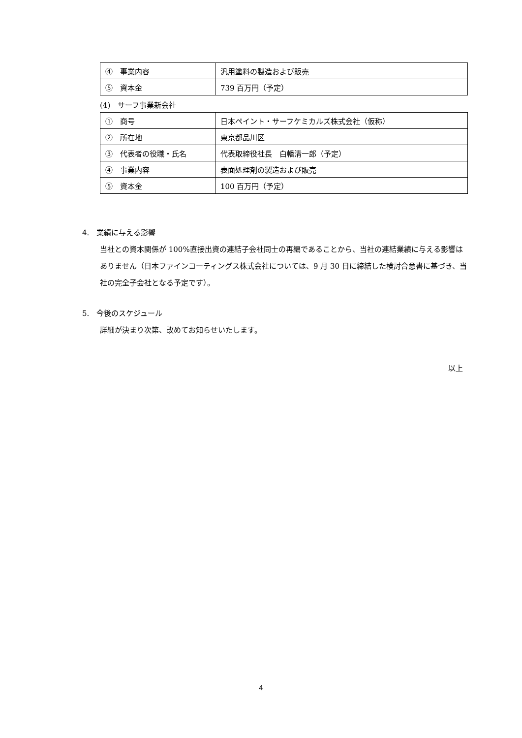| ④ 事業内容 | 汎用塗料の製造および販売 |
| ⑤ 資本金 | 739 百万円（予定） |
(4)　サーフ事業新会社
| ① 商号 | 日本ペイント・サーフケミカルズ株式会社（仮称） |
| ② 所在地 | 東京都品川区 |
| ③ 代表者の役職・氏名 | 代表取締役社長 白幡清一郎（予定） |
| ④ 事業内容 | 表面処理剤の製造および販売 |
| ⑤ 資本金 | 100 百万円（予定） |
4.　業績に与える影響
当社との資本関係が 100%直接出資の連結子会社同士の再編であることから、当社の連結業績に与える影響はありません（日本ファインコーティングス株式会社については、9 月 30 日に締結した検討合意書に基づき、当社の完全子会社となる予定です）。
5.　今後のスケジュール
詳細が決まり次第、改めてお知らせいたします。
以上
4